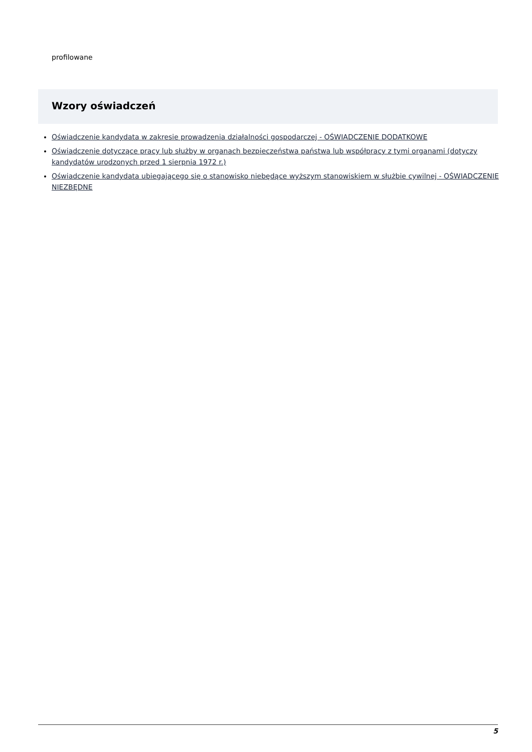profilowane
Wzory oświadczeń
Oświadczenie kandydata w zakresie prowadzenia działalności gospodarczej - OŚWIADCZENIE DODATKOWE
Oświadczenie dotyczące pracy lub służby w organach bezpieczeństwa państwa lub współpracy z tymi organami (dotyczy kandydatów urodzonych przed 1 sierpnia 1972 r.)
Oświadczenie kandydata ubiegającego się o stanowisko niebędące wyższym stanowiskiem w służbie cywilnej - OŚWIADCZENIE NIEZBĘDNE
5